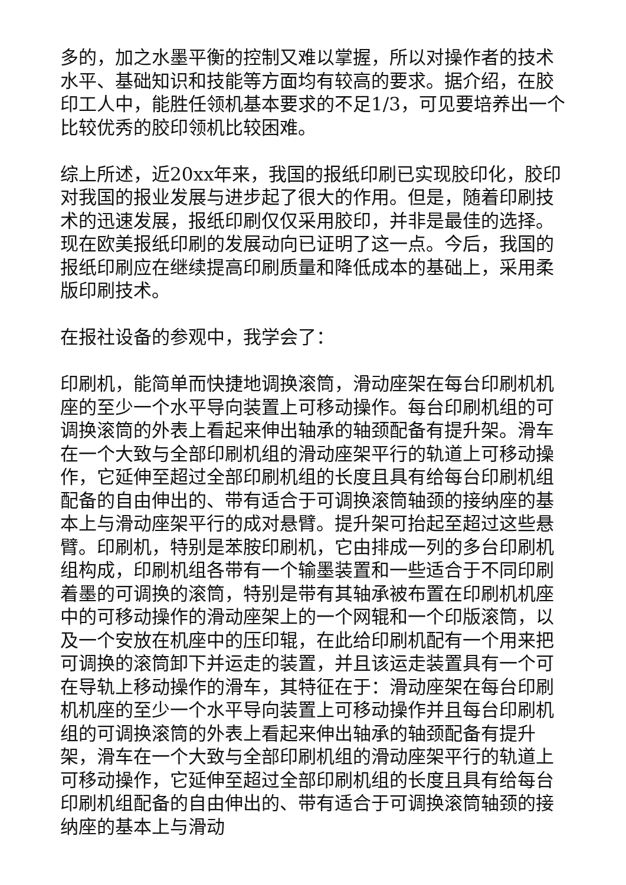多的，加之水墨平衡的控制又难以掌握，所以对操作者的技术水平、基础知识和技能等方面均有较高的要求。据介绍，在胶印工人中，能胜任领机基本要求的不足1/3，可见要培养出一个比较优秀的胶印领机比较困难。
综上所述，近20xx年来，我国的报纸印刷已实现胶印化，胶印对我国的报业发展与进步起了很大的作用。但是，随着印刷技术的迅速发展，报纸印刷仅仅采用胶印，并非是最佳的选择。现在欧美报纸印刷的发展动向已证明了这一点。今后，我国的报纸印刷应在继续提高印刷质量和降低成本的基础上，采用柔版印刷技术。
在报社设备的参观中，我学会了：
印刷机，能简单而快捷地调换滚筒，滑动座架在每台印刷机机座的至少一个水平导向装置上可移动操作。每台印刷机组的可调换滚筒的外表上看起来伸出轴承的轴颈配备有提升架。滑车在一个大致与全部印刷机组的滑动座架平行的轨道上可移动操作，它延伸至超过全部印刷机组的长度且具有给每台印刷机组配备的自由伸出的、带有适合于可调换滚筒轴颈的接纳座的基本上与滑动座架平行的成对悬臂。提升架可抬起至超过这些悬臂。印刷机，特别是苯胺印刷机，它由排成一列的多台印刷机组构成，印刷机组各带有一个输墨装置和一些适合于不同印刷着墨的可调换的滚筒，特别是带有其轴承被布置在印刷机机座中的可移动操作的滑动座架上的一个网辊和一个印版滚筒，以及一个安放在机座中的压印辊，在此给印刷机配有一个用来把可调换的滚筒卸下并运走的装置，并且该运走装置具有一个可在导轨上移动操作的滑车，其特征在于：滑动座架在每台印刷机机座的至少一个水平导向装置上可移动操作并且每台印刷机组的可调换滚筒的外表上看起来伸出轴承的轴颈配备有提升架，滑车在一个大致与全部印刷机组的滑动座架平行的轨道上可移动操作，它延伸至超过全部印刷机组的长度且具有给每台印刷机组配备的自由伸出的、带有适合于可调换滚筒轴颈的接纳座的基本上与滑动